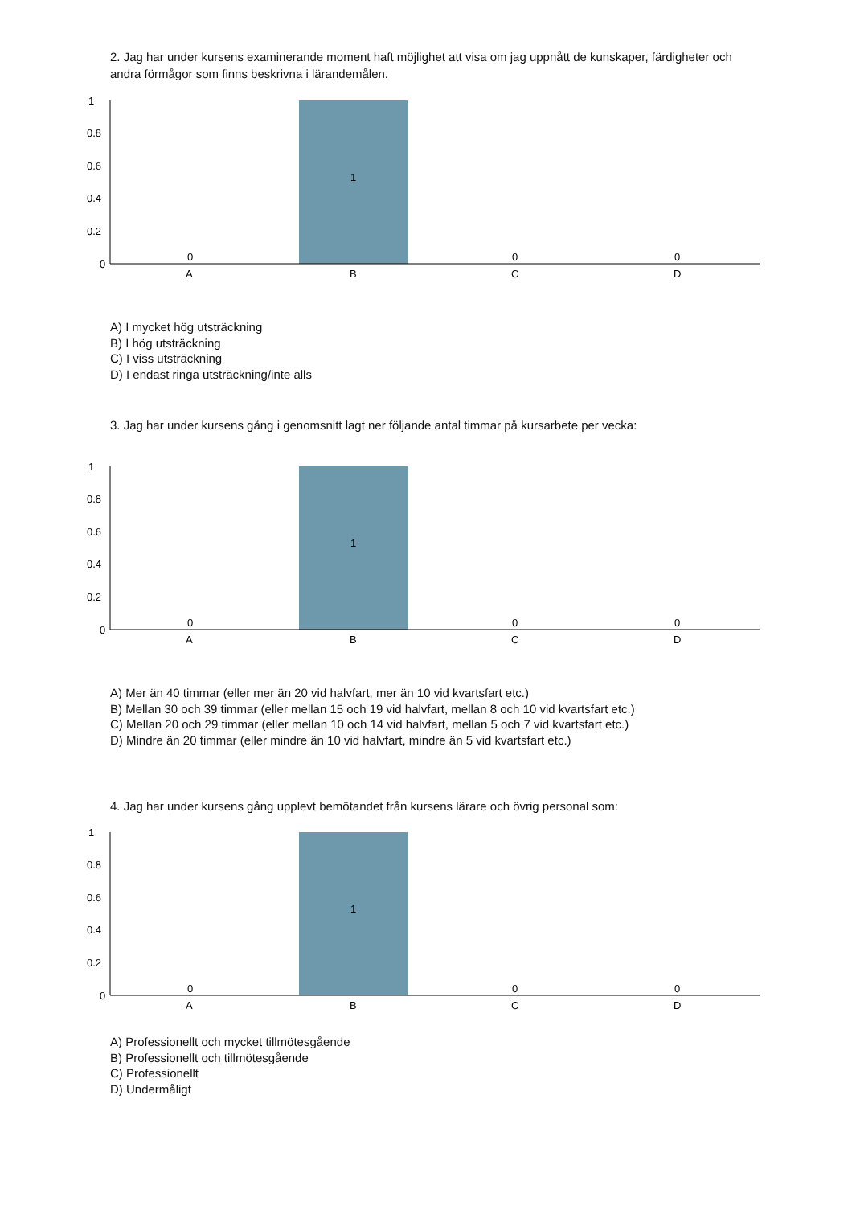2. Jag har under kursens examinerande moment haft möjlighet att visa om jag uppnått de kunskaper, färdigheter och andra förmågor som finns beskrivna i lärandemålen.
1
0.8
0.6
0.4
0.2
0
0
1
0
0
A
B
C
D
A) I mycket hög utsträckning
B) I hög utsträckning
C) I viss utsträckning
D) I endast ringa utsträckning/inte alls
3. Jag har under kursens gång i genomsnitt lagt ner följande antal timmar på kursarbete per vecka:
1
0.8
0.6
0.4
0.2
0
0
1
0
0
A
B
C
D
A) Mer än 40 timmar (eller mer än 20 vid halvfart, mer än 10 vid kvartsfart etc.)
B) Mellan 30 och 39 timmar (eller mellan 15 och 19 vid halvfart, mellan 8 och 10 vid kvartsfart etc.)
C) Mellan 20 och 29 timmar (eller mellan 10 och 14 vid halvfart, mellan 5 och 7 vid kvartsfart etc.)
D) Mindre än 20 timmar (eller mindre än 10 vid halvfart, mindre än 5 vid kvartsfart etc.)
4. Jag har under kursens gång upplevt bemötandet från kursens lärare och övrig personal som:
1
0.8
0.6
0.4
0.2
0
0
1
0
0
A
B
C
D
A) Professionellt och mycket tillmötesgående
B) Professionellt och tillmötesgående
C) Professionellt
D) Undermåligt